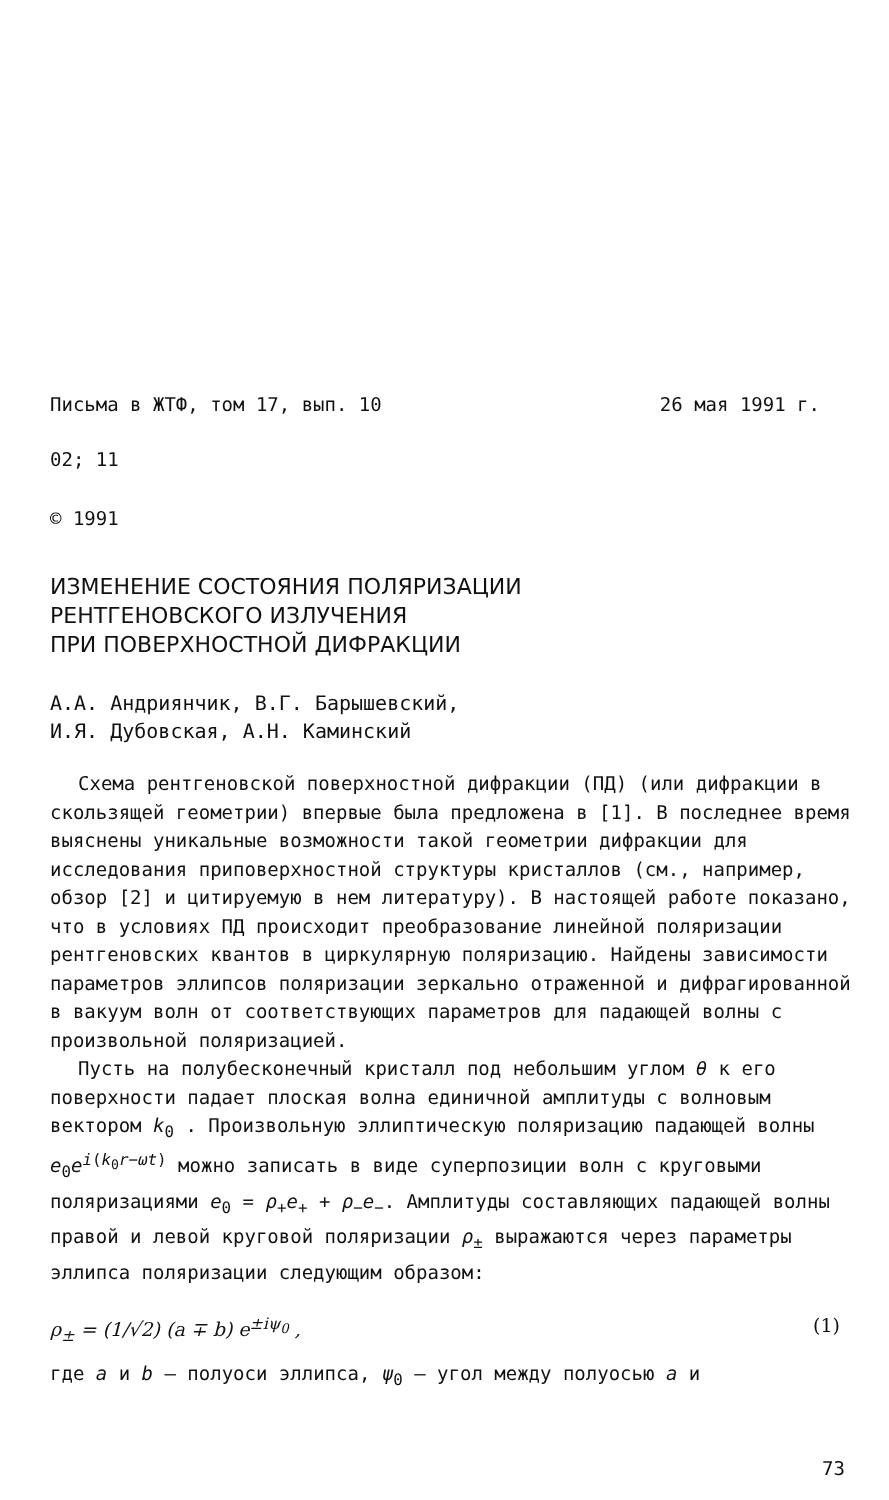Письма в ЖТФ, том 17, вып. 10 26 мая 1991 г.
02; 11
© 1991
ИЗМЕНЕНИЕ СОСТОЯНИЯ ПОЛЯРИЗАЦИИ
РЕНТГЕНОВСКОГО ИЗЛУЧЕНИЯ
ПРИ ПОВЕРХНОСТНОЙ ДИФРАКЦИИ
А.А. Андриянчик, В.Г. Барышевский,
И.Я. Дубовская, А.Н. Каминский
Схема рентгеновской поверхностной дифракции (ПД) (или дифракции в скользящей геометрии) впервые была предложена в [1]. В последнее время выяснены уникальные возможности такой геометрии дифракции для исследования приповерхностной структуры кристаллов (см., например, обзор [2] и цитируемую в нем литературу). В настоящей работе показано, что в условиях ПД происходит преобразование линейной поляризации рентгеновских квантов в циркулярную поляризацию. Найдены зависимости параметров эллипсов поляризации зеркально отраженной и дифрагированной в вакуум волн от соответствующих параметров для падающей волны с произвольной поляризацией.
Пусть на полубесконечный кристалл под небольшим углом θ к его поверхности падает плоская волна единичной амплитуды с волновым вектором k<sub>0</sub> . Произвольную эллиптическую поляризацию падающей волны e<sub>0</sub>e<sup>i(k<sub>0</sub>r−ωt)</sup> можно записать в виде суперпозиции волн с круговыми поляризациями e<sub>0</sub> = ρ<sub>+</sub>e<sub>+</sub> + ρ<sub>−</sub>e<sub>−</sub>. Амплитуды составляющих падающей волны правой и левой круговой поляризации ρ<sub>±</sub> выражаются через параметры эллипса поляризации следующим образом:
ρ<sub>±</sub> = (1/√2) (a ∓ b) e<sup>±iψ<sub>0</sub></sup> , (1)
где a и b – полуоси эллипса, ψ<sub>0</sub> – угол между полуосью a и
73